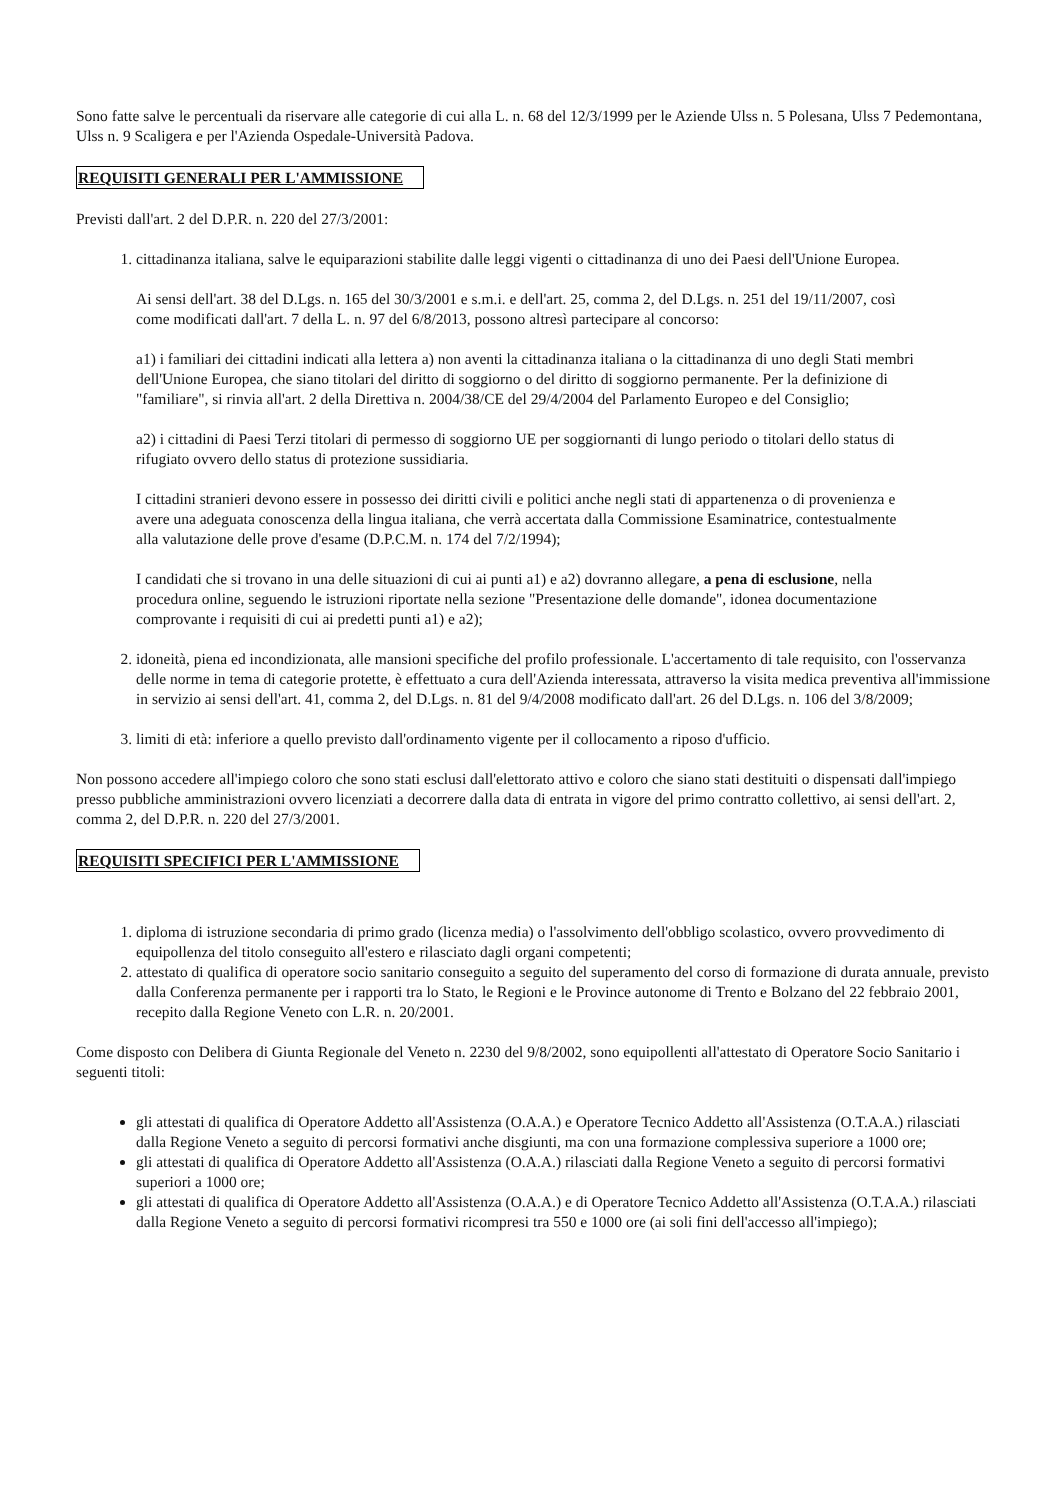Sono fatte salve le percentuali da riservare alle categorie di cui alla L. n. 68 del 12/3/1999 per le Aziende Ulss n. 5 Polesana, Ulss 7 Pedemontana, Ulss n. 9 Scaligera e per l'Azienda Ospedale-Università Padova.
REQUISITI GENERALI PER L'AMMISSIONE
Previsti dall'art. 2 del D.P.R. n. 220 del 27/3/2001:
1. cittadinanza italiana, salve le equiparazioni stabilite dalle leggi vigenti o cittadinanza di uno dei Paesi dell'Unione Europea.
Ai sensi dell'art. 38 del D.Lgs. n. 165 del 30/3/2001 e s.m.i. e dell'art. 25, comma 2, del D.Lgs. n. 251 del 19/11/2007, così come modificati dall'art. 7 della L. n. 97 del 6/8/2013, possono altresì partecipare al concorso:
a1) i familiari dei cittadini indicati alla lettera a) non aventi la cittadinanza italiana o la cittadinanza di uno degli Stati membri dell'Unione Europea, che siano titolari del diritto di soggiorno o del diritto di soggiorno permanente. Per la definizione di "familiare", si rinvia all'art. 2 della Direttiva n. 2004/38/CE del 29/4/2004 del Parlamento Europeo e del Consiglio;
a2) i cittadini di Paesi Terzi titolari di permesso di soggiorno UE per soggiornanti di lungo periodo o titolari dello status di rifugiato ovvero dello status di protezione sussidiaria.
I cittadini stranieri devono essere in possesso dei diritti civili e politici anche negli stati di appartenenza o di provenienza e avere una adeguata conoscenza della lingua italiana, che verrà accertata dalla Commissione Esaminatrice, contestualmente alla valutazione delle prove d'esame (D.P.C.M. n. 174 del 7/2/1994);
I candidati che si trovano in una delle situazioni di cui ai punti a1) e a2) dovranno allegare, a pena di esclusione, nella procedura online, seguendo le istruzioni riportate nella sezione "Presentazione delle domande", idonea documentazione comprovante i requisiti di cui ai predetti punti a1) e a2);
2. idoneità, piena ed incondizionata, alle mansioni specifiche del profilo professionale. L'accertamento di tale requisito, con l'osservanza delle norme in tema di categorie protette, è effettuato a cura dell'Azienda interessata, attraverso la visita medica preventiva all'immissione in servizio ai sensi dell'art. 41, comma 2, del D.Lgs. n. 81 del 9/4/2008 modificato dall'art. 26 del D.Lgs. n. 106 del 3/8/2009;
3. limiti di età: inferiore a quello previsto dall'ordinamento vigente per il collocamento a riposo d'ufficio.
Non possono accedere all'impiego coloro che sono stati esclusi dall'elettorato attivo e coloro che siano stati destituiti o dispensati dall'impiego presso pubbliche amministrazioni ovvero licenziati a decorrere dalla data di entrata in vigore del primo contratto collettivo, ai sensi dell'art. 2, comma 2, del D.P.R. n. 220 del 27/3/2001.
REQUISITI SPECIFICI PER L'AMMISSIONE
1. diploma di istruzione secondaria di primo grado (licenza media) o l'assolvimento dell'obbligo scolastico, ovvero provvedimento di equipollenza del titolo conseguito all'estero e rilasciato dagli organi competenti;
2. attestato di qualifica di operatore socio sanitario conseguito a seguito del superamento del corso di formazione di durata annuale, previsto dalla Conferenza permanente per i rapporti tra lo Stato, le Regioni e le Province autonome di Trento e Bolzano del 22 febbraio 2001, recepito dalla Regione Veneto con L.R. n. 20/2001.
Come disposto con Delibera di Giunta Regionale del Veneto n. 2230 del 9/8/2002, sono equipollenti all'attestato di Operatore Socio Sanitario i seguenti titoli:
gli attestati di qualifica di Operatore Addetto all'Assistenza (O.A.A.) e Operatore Tecnico Addetto all'Assistenza (O.T.A.A.) rilasciati dalla Regione Veneto a seguito di percorsi formativi anche disgiunti, ma con una formazione complessiva superiore a 1000 ore;
gli attestati di qualifica di Operatore Addetto all'Assistenza (O.A.A.) rilasciati dalla Regione Veneto a seguito di percorsi formativi superiori a 1000 ore;
gli attestati di qualifica di Operatore Addetto all'Assistenza (O.A.A.) e di Operatore Tecnico Addetto all'Assistenza (O.T.A.A.) rilasciati dalla Regione Veneto a seguito di percorsi formativi ricompresi tra 550 e 1000 ore (ai soli fini dell'accesso all'impiego);